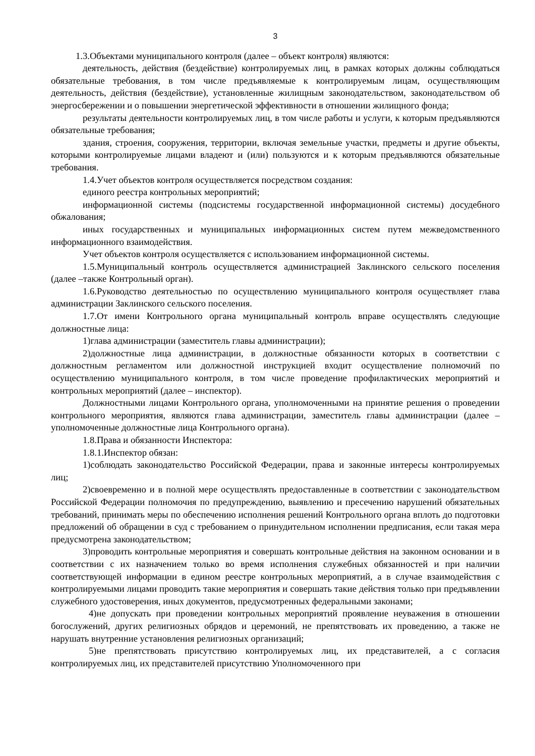3
1.3.Объектами муниципального контроля (далее – объект контроля) являются:
деятельность, действия (бездействие) контролируемых лиц, в рамках которых должны соблюдаться обязательные требования, в том числе предъявляемые к контролируемым лицам, осуществляющим деятельность, действия (бездействие), установленные жилищным законодательством, законодательством об энергосбережении и о повышении энергетической эффективности в отношении жилищного фонда;
результаты деятельности контролируемых лиц, в том числе работы и услуги, к которым предъявляются обязательные требования;
здания, строения, сооружения, территории, включая земельные участки, предметы и другие объекты, которыми контролируемые лицами владеют и (или) пользуются и к которым предъявляются обязательные требования.
1.4.Учет объектов контроля осуществляется посредством создания:
единого реестра контрольных мероприятий;
информационной системы (подсистемы государственной информационной системы) досудебного обжалования;
иных государственных и муниципальных информационных систем путем межведомственного информационного взаимодействия.
Учет объектов контроля осуществляется с использованием информационной системы.
1.5.Муниципальный контроль осуществляется администрацией Заклинского сельского поселения (далее –также Контрольный орган).
1.6.Руководство деятельностью по осуществлению муниципального контроля осуществляет глава администрации Заклинского сельского поселения.
1.7.От имени Контрольного органа муниципальный контроль вправе осуществлять следующие должностные лица:
1)глава администрации (заместитель главы администрации);
2)должностные лица администрации, в должностные обязанности которых в соответствии с должностным регламентом или должностной инструкцией входит осуществление полномочий по осуществлению муниципального контроля, в том числе проведение профилактических мероприятий и контрольных мероприятий (далее – инспектор).
Должностными лицами Контрольного органа, уполномоченными на принятие решения о проведении контрольного мероприятия, являются глава администрации, заместитель главы администрации (далее – уполномоченные должностные лица Контрольного органа).
1.8.Права и обязанности Инспектора:
1.8.1.Инспектор обязан:
1)соблюдать законодательство Российской Федерации, права и законные интересы контролируемых лиц;
2)своевременно и в полной мере осуществлять предоставленные в соответствии с законодательством Российской Федерации полномочия по предупреждению, выявлению и пресечению нарушений обязательных требований, принимать меры по обеспечению исполнения решений Контрольного органа вплоть до подготовки предложений об обращении в суд с требованием о принудительном исполнении предписания, если такая мера предусмотрена законодательством;
3)проводить контрольные мероприятия и совершать контрольные действия на законном основании и в соответствии с их назначением только во время исполнения служебных обязанностей и при наличии соответствующей информации в едином реестре контрольных мероприятий, а в случае взаимодействия с контролируемыми лицами проводить такие мероприятия и совершать такие действия только при предъявлении служебного удостоверения, иных документов, предусмотренных федеральными законами;
4)не допускать при проведении контрольных мероприятий проявление неуважения в отношении богослужений, других религиозных обрядов и церемоний, не препятствовать их проведению, а также не нарушать внутренние установления религиозных организаций;
5)не препятствовать присутствию контролируемых лиц, их представителей, а с согласия контролируемых лиц, их представителей присутствию Уполномоченного при